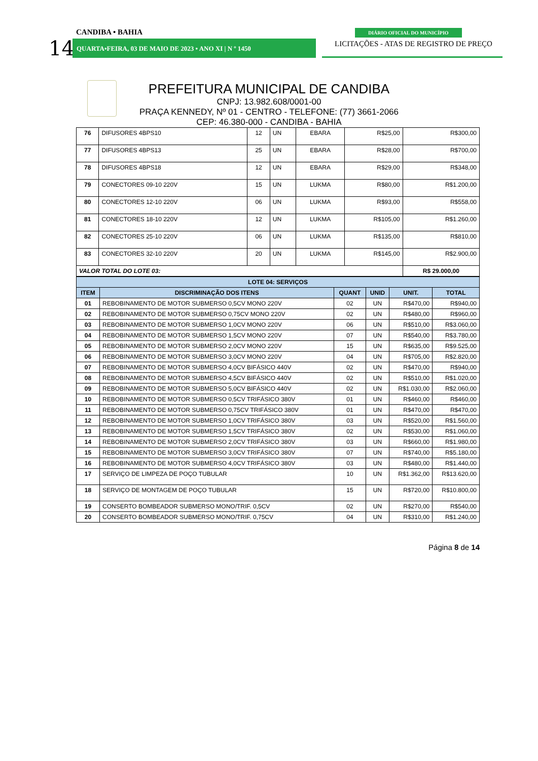CANDIBA • BAHIA
14 QUARTA•FEIRA, 03 DE MAIO DE 2023 • ANO XI | N º 1450
DIÁRIO OFICIAL DO MUNICÍPIO
LICITAÇÕES - ATAS DE REGISTRO DE PREÇO
PREFEITURA MUNICIPAL DE CANDIBA
CNPJ: 13.982.608/0001-00
PRAÇA KENNEDY, Nº 01 - CENTRO - TELEFONE: (77) 3661-2066
CEP: 46.380-000 - CANDIBA - BAHIA
| 76 | DIFUSORES 4BPS10 | 12 | UN | EBARA | R$25,00 | R$300,00 |
| 77 | DIFUSORES 4BPS13 | 25 | UN | EBARA | R$28,00 | R$700,00 |
| 78 | DIFUSORES 4BPS18 | 12 | UN | EBARA | R$29,00 | R$348,00 |
| 79 | CONECTORES 09-10 220V | 15 | UN | LUKMA | R$80,00 | R$1.200,00 |
| 80 | CONECTORES 12-10 220V | 06 | UN | LUKMA | R$93,00 | R$558,00 |
| 81 | CONECTORES 18-10 220V | 12 | UN | LUKMA | R$105,00 | R$1.260,00 |
| 82 | CONECTORES 25-10 220V | 06 | UN | LUKMA | R$135,00 | R$810,00 |
| 83 | CONECTORES 32-10 220V | 20 | UN | LUKMA | R$145,00 | R$2.900,00 |
| VALOR TOTAL DO LOTE 03: | | | | | | R$ 29.000,00 |
| LOTE 04: SERVIÇOS | | | | | |
| --- | --- | --- | --- | --- | --- |
| ITEM | DISCRIMINAÇÃO DOS ITENS | QUANT | UNID | UNIT. | TOTAL |
| 01 | REBOBINAMENTO DE MOTOR SUBMERSO 0,5CV MONO 220V | 02 | UN | R$470,00 | R$940,00 |
| 02 | REBOBINAMENTO DE MOTOR SUBMERSO 0,75CV MONO 220V | 02 | UN | R$480,00 | R$960,00 |
| 03 | REBOBINAMENTO DE MOTOR SUBMERSO 1,0CV MONO 220V | 06 | UN | R$510,00 | R$3.060,00 |
| 04 | REBOBINAMENTO DE MOTOR SUBMERSO 1,5CV MONO 220V | 07 | UN | R$540,00 | R$3.780,00 |
| 05 | REBOBINAMENTO DE MOTOR SUBMERSO 2,0CV MONO 220V | 15 | UN | R$635,00 | R$9.525,00 |
| 06 | REBOBINAMENTO DE MOTOR SUBMERSO 3,0CV MONO 220V | 04 | UN | R$705,00 | R$2.820,00 |
| 07 | REBOBINAMENTO DE MOTOR SUBMERSO 4,0CV BIFÁSICO 440V | 02 | UN | R$470,00 | R$940,00 |
| 08 | REBOBINAMENTO DE MOTOR SUBMERSO 4,5CV BIFÁSICO 440V | 02 | UN | R$510,00 | R$1.020,00 |
| 09 | REBOBINAMENTO DE MOTOR SUBMERSO 5,0CV BIFÁSICO 440V | 02 | UN | R$1.030,00 | R$2.060,00 |
| 10 | REBOBINAMENTO DE MOTOR SUBMERSO 0,5CV TRIFÁSICO 380V | 01 | UN | R$460,00 | R$460,00 |
| 11 | REBOBINAMENTO DE MOTOR SUBMERSO 0,75CV TRIFÁSICO 380V | 01 | UN | R$470,00 | R$470,00 |
| 12 | REBOBINAMENTO DE MOTOR SUBMERSO 1,0CV TRIFÁSICO 380V | 03 | UN | R$520,00 | R$1.560,00 |
| 13 | REBOBINAMENTO DE MOTOR SUBMERSO 1,5CV TRIFÁSICO 380V | 02 | UN | R$530,00 | R$1.060,00 |
| 14 | REBOBINAMENTO DE MOTOR SUBMERSO 2,0CV TRIFÁSICO 380V | 03 | UN | R$660,00 | R$1.980,00 |
| 15 | REBOBINAMENTO DE MOTOR SUBMERSO 3,0CV TRIFÁSICO 380V | 07 | UN | R$740,00 | R$5.180,00 |
| 16 | REBOBINAMENTO DE MOTOR SUBMERSO 4,0CV TRIFÁSICO 380V | 03 | UN | R$480,00 | R$1.440,00 |
| 17 | SERVIÇO DE LIMPEZA DE POÇO TUBULAR | 10 | UN | R$1.362,00 | R$13.620,00 |
| 18 | SERVIÇO DE MONTAGEM DE POÇO TUBULAR | 15 | UN | R$720,00 | R$10.800,00 |
| 19 | CONSERTO BOMBEADOR SUBMERSO MONO/TRIF. 0,5CV | 02 | UN | R$270,00 | R$540,00 |
| 20 | CONSERTO BOMBEADOR SUBMERSO MONO/TRIF. 0,75CV | 04 | UN | R$310,00 | R$1.240,00 |
Página 8 de 14